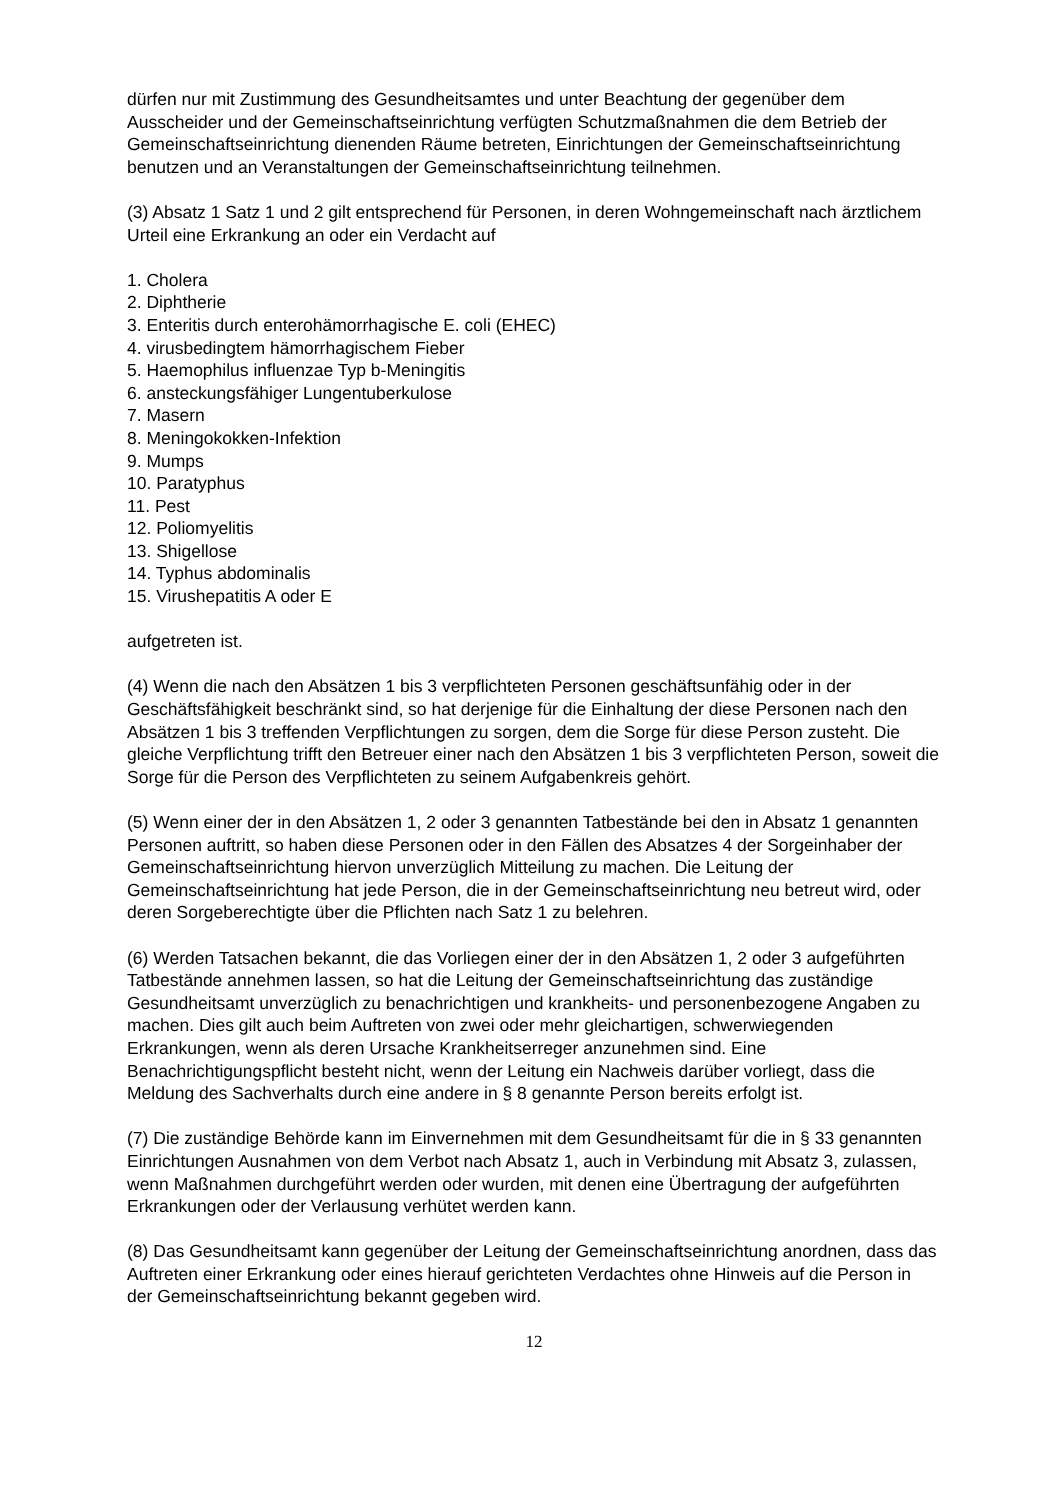dürfen nur mit Zustimmung des Gesundheitsamtes und unter Beachtung der gegenüber dem Ausscheider und der Gemeinschaftseinrichtung verfügten Schutzmaßnahmen die dem Betrieb der Gemeinschaftseinrichtung dienenden Räume betreten, Einrichtungen der Gemeinschaftseinrichtung benutzen und an Veranstaltungen der Gemeinschaftseinrichtung teilnehmen.
(3) Absatz 1 Satz 1 und 2 gilt entsprechend für Personen, in deren Wohngemeinschaft nach ärztlichem Urteil eine Erkrankung an oder ein Verdacht auf
1. Cholera
2. Diphtherie
3. Enteritis durch enterohämorrhagische E. coli (EHEC)
4. virusbedingtem hämorrhagischem Fieber
5. Haemophilus influenzae Typ b-Meningitis
6. ansteckungsfähiger Lungentuberkulose
7. Masern
8. Meningokokken-Infektion
9. Mumps
10. Paratyphus
11. Pest
12. Poliomyelitis
13. Shigellose
14. Typhus abdominalis
15. Virushepatitis A oder E
aufgetreten ist.
(4) Wenn die nach den Absätzen 1 bis 3 verpflichteten Personen geschäftsunfähig oder in der Geschäftsfähigkeit beschränkt sind, so hat derjenige für die Einhaltung der diese Personen nach den Absätzen 1 bis 3 treffenden Verpflichtungen zu sorgen, dem die Sorge für diese Person zusteht. Die gleiche Verpflichtung trifft den Betreuer einer nach den Absätzen 1 bis 3 verpflichteten Person, soweit die Sorge für die Person des Verpflichteten zu seinem Aufgabenkreis gehört.
(5) Wenn einer der in den Absätzen 1, 2 oder 3 genannten Tatbestände bei den in Absatz 1 genannten Personen auftritt, so haben diese Personen oder in den Fällen des Absatzes 4 der Sorgeinhaber der Gemeinschaftseinrichtung hiervon unverzüglich Mitteilung zu machen. Die Leitung der Gemeinschaftseinrichtung hat jede Person, die in der Gemeinschaftseinrichtung neu betreut wird, oder deren Sorgeberechtigte über die Pflichten nach Satz 1 zu belehren.
(6) Werden Tatsachen bekannt, die das Vorliegen einer der in den Absätzen 1, 2 oder 3 aufgeführten Tatbestände annehmen lassen, so hat die Leitung der Gemeinschaftseinrichtung das zuständige Gesundheitsamt unverzüglich zu benachrichtigen und krankheits- und personenbezogene Angaben zu machen. Dies gilt auch beim Auftreten von zwei oder mehr gleichartigen, schwerwiegenden Erkrankungen, wenn als deren Ursache Krankheitserreger anzunehmen sind. Eine Benachrichtigungspflicht besteht nicht, wenn der Leitung ein Nachweis darüber vorliegt, dass die Meldung des Sachverhalts durch eine andere in § 8 genannte Person bereits erfolgt ist.
(7) Die zuständige Behörde kann im Einvernehmen mit dem Gesundheitsamt für die in § 33 genannten Einrichtungen Ausnahmen von dem Verbot nach Absatz 1, auch in Verbindung mit Absatz 3, zulassen, wenn Maßnahmen durchgeführt werden oder wurden, mit denen eine Übertragung der aufgeführten Erkrankungen oder der Verlausung verhütet werden kann.
(8) Das Gesundheitsamt kann gegenüber der Leitung der Gemeinschaftseinrichtung anordnen, dass das Auftreten einer Erkrankung oder eines hierauf gerichteten Verdachtes ohne Hinweis auf die Person in der Gemeinschaftseinrichtung bekannt gegeben wird.
12